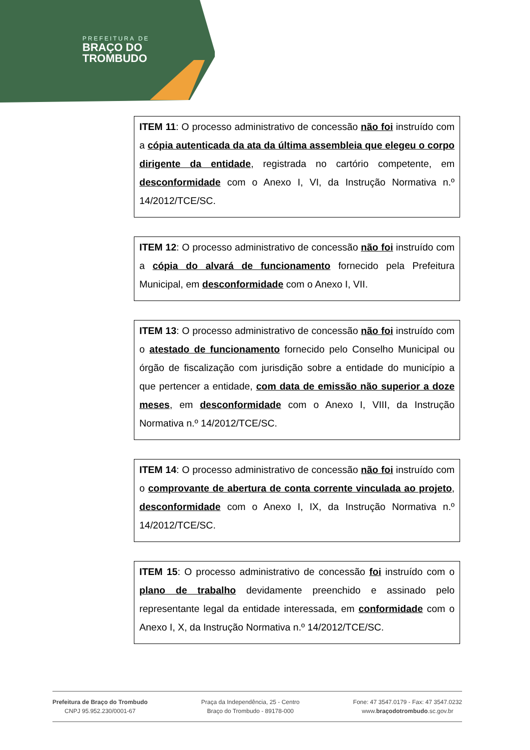PREFEITURA DE
BRAÇO DO
TROMBUDO
ITEM 11: O processo administrativo de concessão não foi instruído com a cópia autenticada da ata da última assembleia que elegeu o corpo dirigente da entidade, registrada no cartório competente, em desconformidade com o Anexo I, VI, da Instrução Normativa n.º 14/2012/TCE/SC.
ITEM 12: O processo administrativo de concessão não foi instruído com a cópia do alvará de funcionamento fornecido pela Prefeitura Municipal, em desconformidade com o Anexo I, VII.
ITEM 13: O processo administrativo de concessão não foi instruído com o atestado de funcionamento fornecido pelo Conselho Municipal ou órgão de fiscalização com jurisdição sobre a entidade do município a que pertencer a entidade, com data de emissão não superior a doze meses, em desconformidade com o Anexo I, VIII, da Instrução Normativa n.º 14/2012/TCE/SC.
ITEM 14: O processo administrativo de concessão não foi instruído com o comprovante de abertura de conta corrente vinculada ao projeto, desconformidade com o Anexo I, IX, da Instrução Normativa n.º 14/2012/TCE/SC.
ITEM 15: O processo administrativo de concessão foi instruído com o plano de trabalho devidamente preenchido e assinado pelo representante legal da entidade interessada, em conformidade com o Anexo I, X, da Instrução Normativa n.º 14/2012/TCE/SC.
Prefeitura de Braço do Trombudo
CNPJ 95.952.230/0001-67
Praça da Independência, 25 - Centro
Braço do Trombudo - 89178-000
Fone: 47 3547.0179 - Fax: 47 3547.0232
www.braçodotrombudo.sc.gov.br